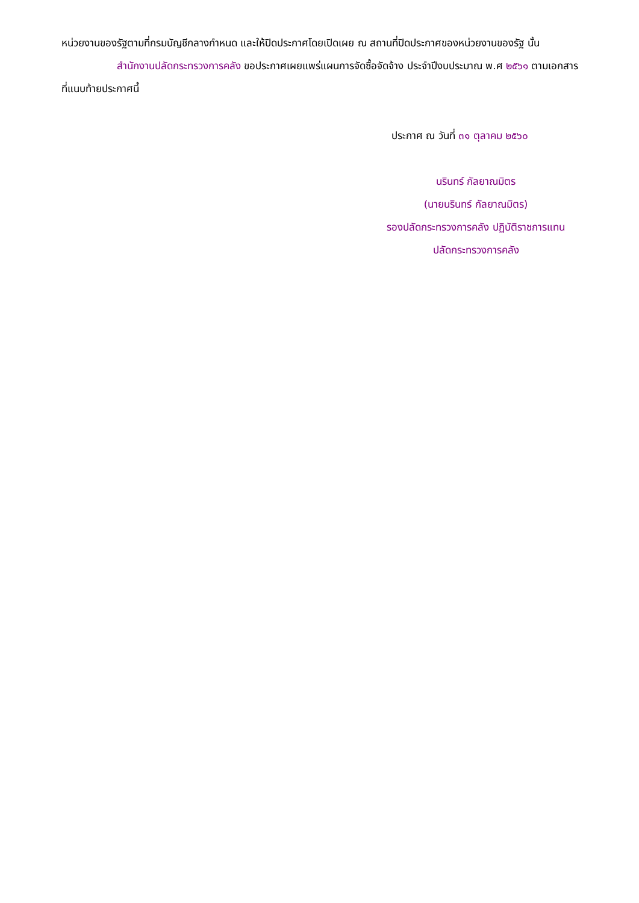หน่วยงานของรัฐตามที่กรมบัญชีกลางกำหนด และให้ปิดประกาศโดยเปิดเผย ณ สถานที่ปิดประกาศของหน่วยงานของรัฐ นั้น
สำนักงานปลัดกระทรวงการคลัง ขอประกาศเผยแพร่แผนการจัดซื้อจัดจ้าง ประจำปีงบประมาณ พ.ศ ๒๕๖๑ ตามเอกสารที่แนบท้ายประกาศนี้
ประกาศ ณ วันที่ ๓๑ ตุลาคม ๒๕๖๐
นรินทร์ กัลยาณมิตร
(นายนรินทร์ กัลยาณมิตร)
รองปลัดกระทรวงการคลัง ปฏิบัติราชการแทน
ปลัดกระทรวงการคลัง